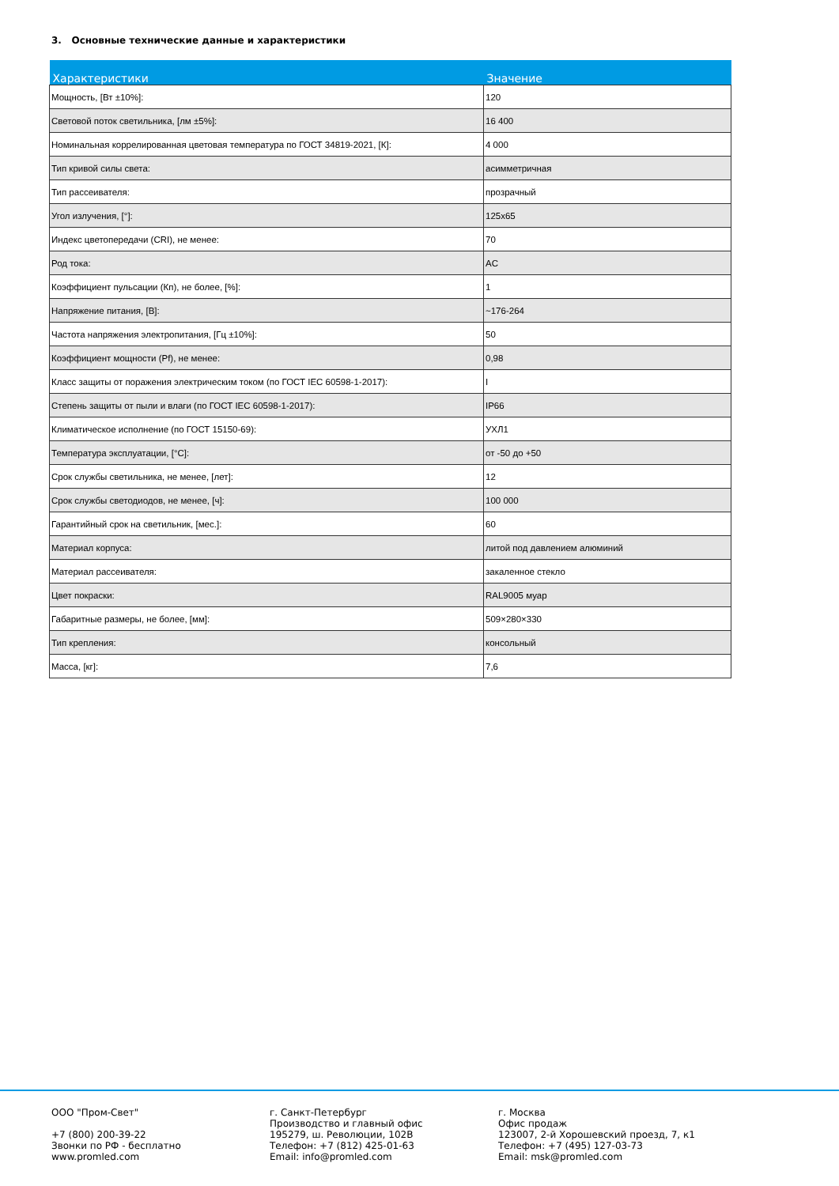3. Основные технические данные и характеристики
| Характеристики | Значение |
| --- | --- |
| Мощность, [Вт ±10%]: | 120 |
| Световой поток светильника, [лм ±5%]: | 16 400 |
| Номинальная коррелированная цветовая температура по ГОСТ 34819-2021, [К]: | 4 000 |
| Тип кривой силы света: | асимметричная |
| Тип рассеивателя: | прозрачный |
| Угол излучения, [°]: | 125x65 |
| Индекс цветопередачи (CRI), не менее: | 70 |
| Род тока: | AC |
| Коэффициент пульсации (Кп), не более, [%]: | 1 |
| Напряжение питания, [В]: | ~176-264 |
| Частота напряжения электропитания, [Гц ±10%]: | 50 |
| Коэффициент мощности (Pf), не менее: | 0,98 |
| Класс защиты от поражения электрическим током (по ГОСТ IEC 60598-1-2017): | I |
| Степень защиты от пыли и влаги (по ГОСТ IEC 60598-1-2017): | IP66 |
| Климатическое исполнение (по ГОСТ 15150-69): | УХЛ1 |
| Температура эксплуатации, [°С]: | от -50 до +50 |
| Срок службы светильника, не менее, [лет]: | 12 |
| Срок службы светодиодов, не менее, [ч]: | 100 000 |
| Гарантийный срок на светильник, [мес.]: | 60 |
| Материал корпуса: | литой под давлением алюминий |
| Материал рассеивателя: | закаленное стекло |
| Цвет покраски: | RAL9005 муар |
| Габаритные размеры, не более, [мм]: | 509×280×330 |
| Тип крепления: | консольный |
| Масса, [кг]: | 7,6 |
ООО "Пром-Свет"
+7 (800) 200-39-22
Звонки по РФ - бесплатно
www.promled.com
г. Санкт-Петербург
Производство и главный офис
195279, ш. Революции, 102В
Телефон: +7 (812) 425-01-63
Email: info@promled.com
г. Москва
Офис продаж
123007, 2-й Хорошевский проезд, 7, к1
Телефон: +7 (495) 127-03-73
Email: msk@promled.com